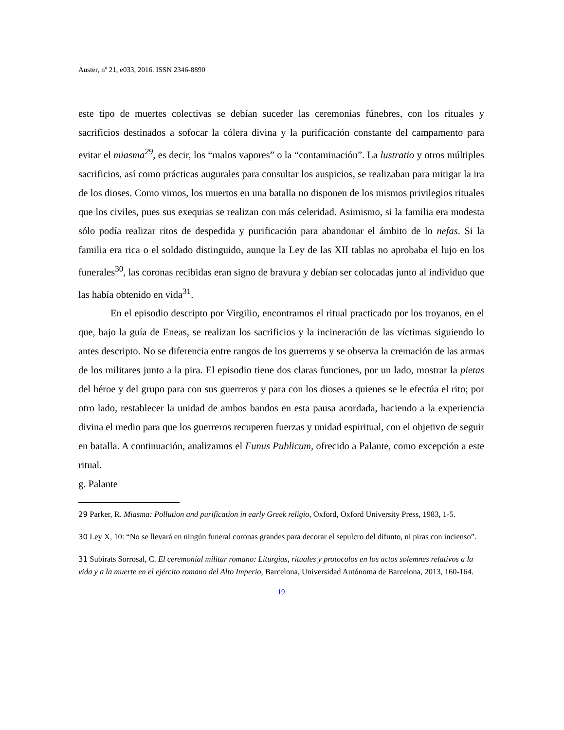Auster, nº 21, e033, 2016. ISSN 2346-8890
este tipo de muertes colectivas se debían suceder las ceremonias fúnebres, con los rituales y sacrificios destinados a sofocar la cólera divina y la purificación constante del campamento para evitar el miasma<sup>29</sup>, es decir, los “malos vapores” o la “contaminación”. La lustratio y otros múltiples sacrificios, así como prácticas augurales para consultar los auspicios, se realizaban para mitigar la ira de los dioses. Como vimos, los muertos en una batalla no disponen de los mismos privilegios rituales que los civiles, pues sus exequias se realizan con más celeridad. Asimismo, si la familia era modesta sólo podía realizar ritos de despedida y purificación para abandonar el ámbito de lo nefas. Si la familia era rica o el soldado distinguido, aunque la Ley de las XII tablas no aprobaba el lujo en los funerales<sup>30</sup>, las coronas recibidas eran signo de bravura y debían ser colocadas junto al individuo que las había obtenido en vida<sup>31</sup>.
En el episodio descripto por Virgilio, encontramos el ritual practicado por los troyanos, en el que, bajo la guía de Eneas, se realizan los sacrificios y la incineración de las víctimas siguiendo lo antes descripto. No se diferencia entre rangos de los guerreros y se observa la cremación de las armas de los militares junto a la pira. El episodio tiene dos claras funciones, por un lado, mostrar la pietas del héroe y del grupo para con sus guerreros y para con los dioses a quienes se le efectúa el rito; por otro lado, restablecer la unidad de ambos bandos en esta pausa acordada, haciendo a la experiencia divina el medio para que los guerreros recuperen fuerzas y unidad espiritual, con el objetivo de seguir en batalla. A continuación, analizamos el Funus Publicum, ofrecido a Palante, como excepción a este ritual.
g. Palante
29 Parker, R. Miasma: Pollution and purification in early Greek religio, Oxford, Oxford University Press, 1983, 1-5.
30 Ley X, 10: “No se llevará en ningún funeral coronas grandes para decorar el sepulcro del difunto, ni piras con incienso”.
31 Subirats Sorrosal, C. El ceremonial militar romano: Liturgias, rituales y protocolos en los actos solemnes relativos a la vida y a la muerte en el ejército romano del Alto Imperio, Barcelona, Universidad Autónoma de Barcelona, 2013, 160-164.
19